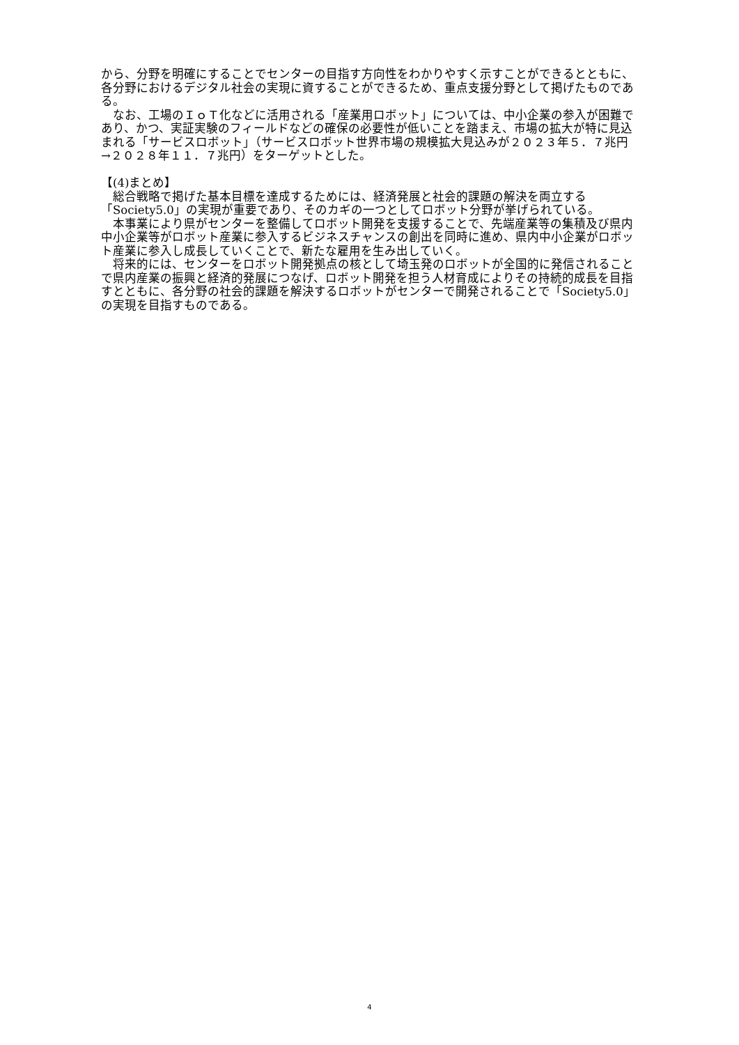から、分野を明確にすることでセンターの目指す方向性をわかりやすく示すことができるとともに、各分野におけるデジタル社会の実現に資することができるため、重点支援分野として掲げたものである。
　なお、工場のＩｏＴ化などに活用される「産業用ロボット」については、中小企業の参入が困難であり、かつ、実証実験のフィールドなどの確保の必要性が低いことを踏まえ、市場の拡大が特に見込まれる「サービスロボット」（サービスロボット世界市場の規模拡大見込みが２０２３年５．７兆円→２０２８年１１．７兆円）をターゲットとした。
【(4)まとめ】
　総合戦略で掲げた基本目標を達成するためには、経済発展と社会的課題の解決を両立する「Society5.0」の実現が重要であり、そのカギの一つとしてロボット分野が挙げられている。
　本事業により県がセンターを整備してロボット開発を支援することで、先端産業等の集積及び県内中小企業等がロボット産業に参入するビジネスチャンスの創出を同時に進め、県内中小企業がロボット産業に参入し成長していくことで、新たな雇用を生み出していく。
　将来的には、センターをロボット開発拠点の核として埼玉発のロボットが全国的に発信されることで県内産業の振興と経済的発展につなげ、ロボット開発を担う人材育成によりその持続的成長を目指すとともに、各分野の社会的課題を解決するロボットがセンターで開発されることで「Society5.0」の実現を目指すものである。
4